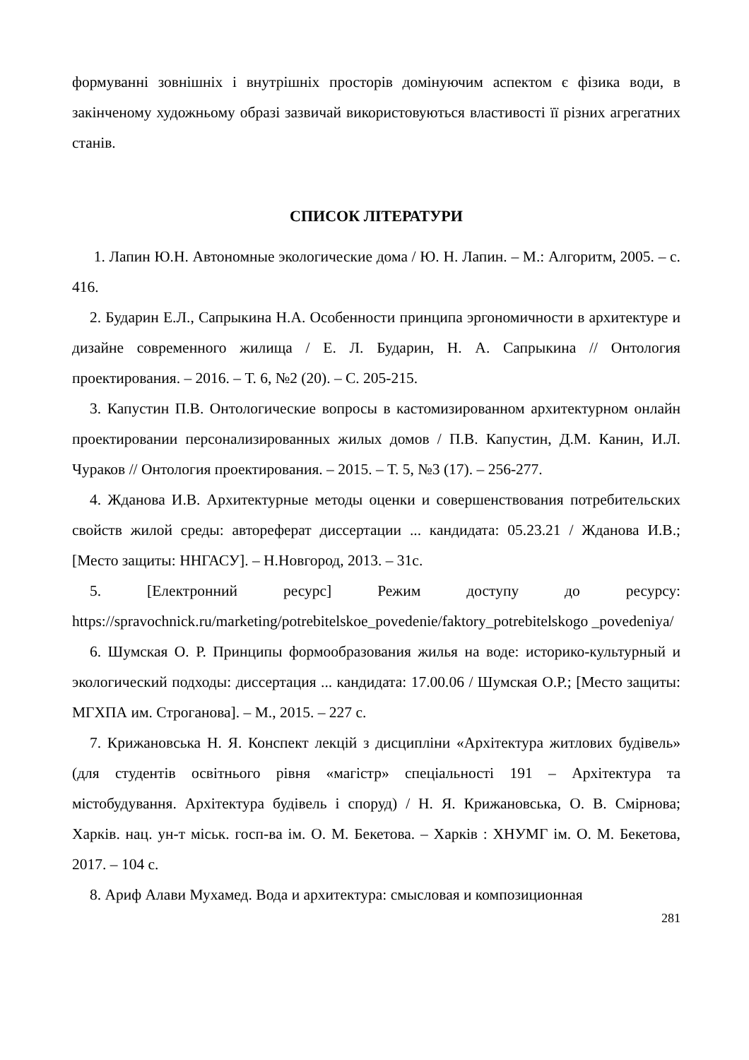формуванні зовнішніх і внутрішніх просторів домінуючим аспектом є фізика води, в закінченому художньому образі зазвичай використовуються властивості її різних агрегатних станів.
СПИСОК ЛІТЕРАТУРИ
1. Лапин Ю.Н. Автономные экологические дома / Ю. Н. Лапин. – М.: Алгоритм, 2005. – с. 416.
2. Бударин Е.Л., Сапрыкина Н.А. Особенности принципа эргономичности в архитектуре и дизайне современного жилища / Е. Л. Бударин, Н. А. Сапрыкина // Онтология проектирования. – 2016. – Т. 6, №2 (20). – С. 205-215.
3. Капустин П.В. Онтологические вопросы в кастомизированном архитектурном онлайн проектировании персонализированных жилых домов / П.В. Капустин, Д.М. Канин, И.Л. Чураков // Онтология проектирования. – 2015. – Т. 5, №3 (17). – 256-277.
4. Жданова И.В. Архитектурные методы оценки и совершенствования потребительских свойств жилой среды: автореферат диссертации ... кандидата: 05.23.21 / Жданова И.В.; [Место защиты: ННГАСУ]. – Н.Новгород, 2013. – 31с.
5. [Електронний ресурс] Режим доступу до ресурсу: https://spravochnick.ru/marketing/potrebitelskoe_povedenie/faktory_potrebitelskogo _povedeniya/
6. Шумская О. Р. Принципы формообразования жилья на воде: историко-культурный и экологический подходы: диссертация ... кандидата: 17.00.06 / Шумская О.Р.; [Место защиты: МГХПА им. Строганова]. ‒ М., 2015. ‒ 227 с.
7. Крижановська Н. Я. Конспект лекцій з дисципліни «Архітектура житлових будівель» (для студентів освітнього рівня «магістр» спеціальності 191 – Архітектура та містобудування. Архітектура будівель і споруд) / Н. Я. Крижановська, О. В. Смірнова; Харків. нац. ун-т міськ. госп-ва ім. О. М. Бекетова. – Харків : ХНУМГ ім. О. М. Бекетова, 2017. – 104 с.
8. Ариф Алави Мухамед. Вода и архитектура: смысловая и композиционная
281